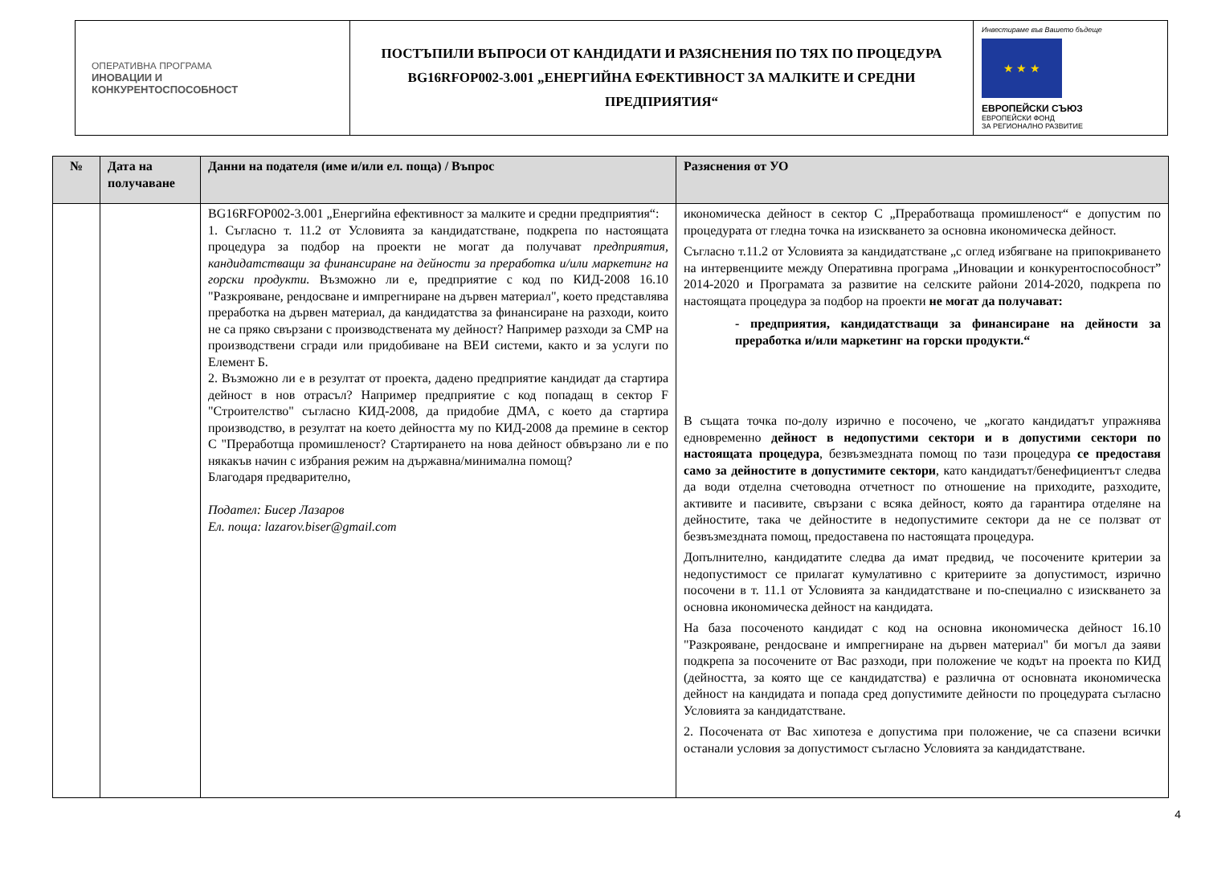| ОПЕРАТИВНА ПРОГРАМА ИНОВАЦИИ И КОНКУРЕНТОСПОСОБНОСТ | ПОСТЪПИЛИ ВЪПРОСИ ОТ КАНДИДАТИ И РАЗЯСНЕНИЯ ПО ТЯХ ПО ПРОЦЕДУРА BG16RFOP002-3.001 „ЕНЕРГИЙНА ЕФЕКТИВНОСТ ЗА МАЛКИТЕ И СРЕДНИ ПРЕДПРИЯТИЯ“ | Инвестираме във Вашето бъдеще ★ ★ ★ ЕВРОПЕЙСКИ СЪЮЗ ЕВРОПЕЙСКИ ФОНД ЗА РЕГИОНАЛНО РАЗВИТИЕ |
| № | Дата на получаване | Данни на подателя (име и/или ел. поща) / Въпрос | Разяснения от УО |
| --- | --- | --- | --- |
| | | BG16RFOP002-3.001 „Енергийна ефективност за малките и средни предприятия“: 1. Съгласно т. 11.2 от Условията за кандидатстване, подкрепа по настоящата процедура за подбор на проекти не могат да получават предприятия, кандидатстващи за финансиране на дейности за преработка и/или маркетинг на горски продукти. Възможно ли е, предприятие с код по КИД-2008 16.10 "Разкрояване, рендосване и импрегниране на дървен материал", което представлява преработка на дървен материал, да кандидатства за финансиране на разходи, които не са пряко свързани с производствената му дейност? Например разходи за СМР на производствени сгради или придобиване на ВЕИ системи, както и за услуги по Елемент Б. 2. Възможно ли е в резултат от проекта, дадено предприятие кандидат да стартира дейност в нов отрасъл? Например предприятие с код попадащ в сектор F "Строителство" съгласно КИД-2008, да придобие ДМА, с което да стартира производство, в резултат на което дейността му по КИД-2008 да премине в сектор C "Преработща промишленост? Стартирането на нова дейност обвързано ли е по някакъв начин с избрания режим на държавна/минимална помощ? Благодаря предварително, Подател: Бисер Лазаров Ел. поща: lazarov.biser@gmail.com | икономическа дейност в сектор С „Преработваща промишленост“ е допустим по процедурата от гледна точка на изискването за основна икономическа дейност. Съгласно т.11.2 от Условията за кандидатстване „с оглед избягване на припокриването на интервенциите между Оперативна програма „Иновации и конкурентоспособност” 2014-2020 и Програмата за развитие на селските райони 2014-2020, подкрепа по настоящата процедура за подбор на проекти не могат да получават: - предприятия, кандидатстващи за финансиране на дейности за преработка и/или маркетинг на горски продукти.“ В същата точка по-долу изрично е посочено, че „когато кандидатът упражнява едновременно дейност в недопустими сектори и в допустими сектори по настоящата процедура , безвъзмездната помощ по тази процедура се предоставя само за дейностите в допустимите сектори , като кандидатът/бенефициентът следва да води отделна счетоводна отчетност по отношение на приходите, разходите, активите и пасивите, свързани с всяка дейност, която да гарантира отделяне на дейностите, така че дейностите в недопустимите сектори да не се ползват от безвъзмездната помощ, предоставена по настоящата процедура. Допълнително, кандидатите следва да имат предвид, че посочените критерии за недопустимост се прилагат кумулативно с критериите за допустимост, изрично посочени в т. 11.1 от Условията за кандидатстване и по-специално с изискването за основна икономическа дейност на кандидата. На база посоченото кандидат с код на основна икономическа дейност 16.10 "Разкрояване, рендосване и импрегниране на дървен материал" би могъл да заяви подкрепа за посочените от Вас разходи, при положение че кодът на проекта по КИД (дейността, за която ще се кандидатства) е различна от основната икономическа дейност на кандидата и попада сред допустимите дейности по процедурата съгласно Условията за кандидатстване. 2. Посочената от Вас хипотеза е допустима при положение, че са спазени всички останали условия за допустимост съгласно Условията за кандидатстване. |
4